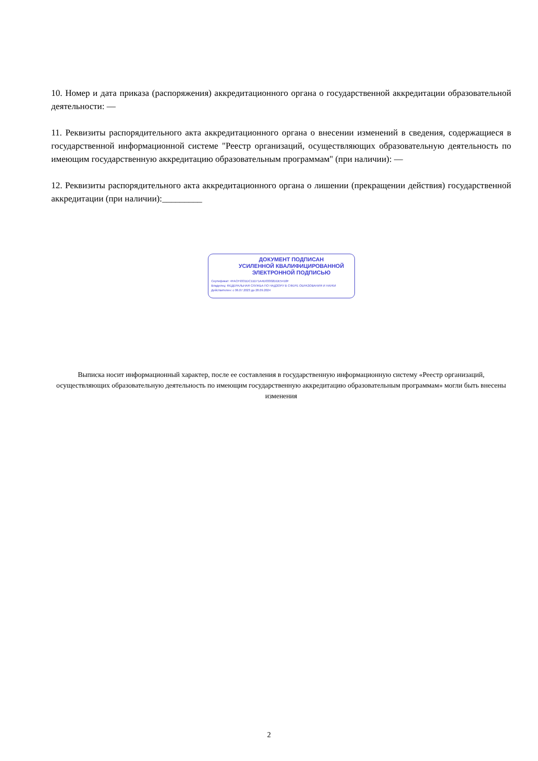10. Номер и дата приказа (распоряжения) аккредитационного органа о государственной аккредитации образовательной деятельности: —
11. Реквизиты распорядительного акта аккредитационного органа о внесении изменений в сведения, содержащиеся в государственной информационной системе "Реестр организаций, осуществляющих образовательную деятельность по имеющим государственную аккредитацию образовательным программам" (при наличии): —
12. Реквизиты распорядительного акта аккредитационного органа о лишении (прекращении действия) государственной аккредитации (при наличии):_________
ДОКУМЕНТ ПОДПИСАН
УСИЛЕННОЙ КВАЛИФИЦИРОВАННОЙ
ЭЛЕКТРОННОЙ ПОДПИСЬЮ
Сертификат: 4FACF9331DC11D71A4D03302DDE5410F
Владелец: ФЕДЕРАЛЬНАЯ СЛУЖБА ПО НАДЗОРУ В СФЕРЕ ОБРАЗОВАНИЯ И НАУКИ
Действителен: с 06.07.2023 до 28.09.2024
Выписка носит информационный характер, после ее составления в государственную информационную систему «Реестр организаций, осуществляющих образовательную деятельность по имеющим государственную аккредитацию образовательным программам» могли быть внесены изменения
2